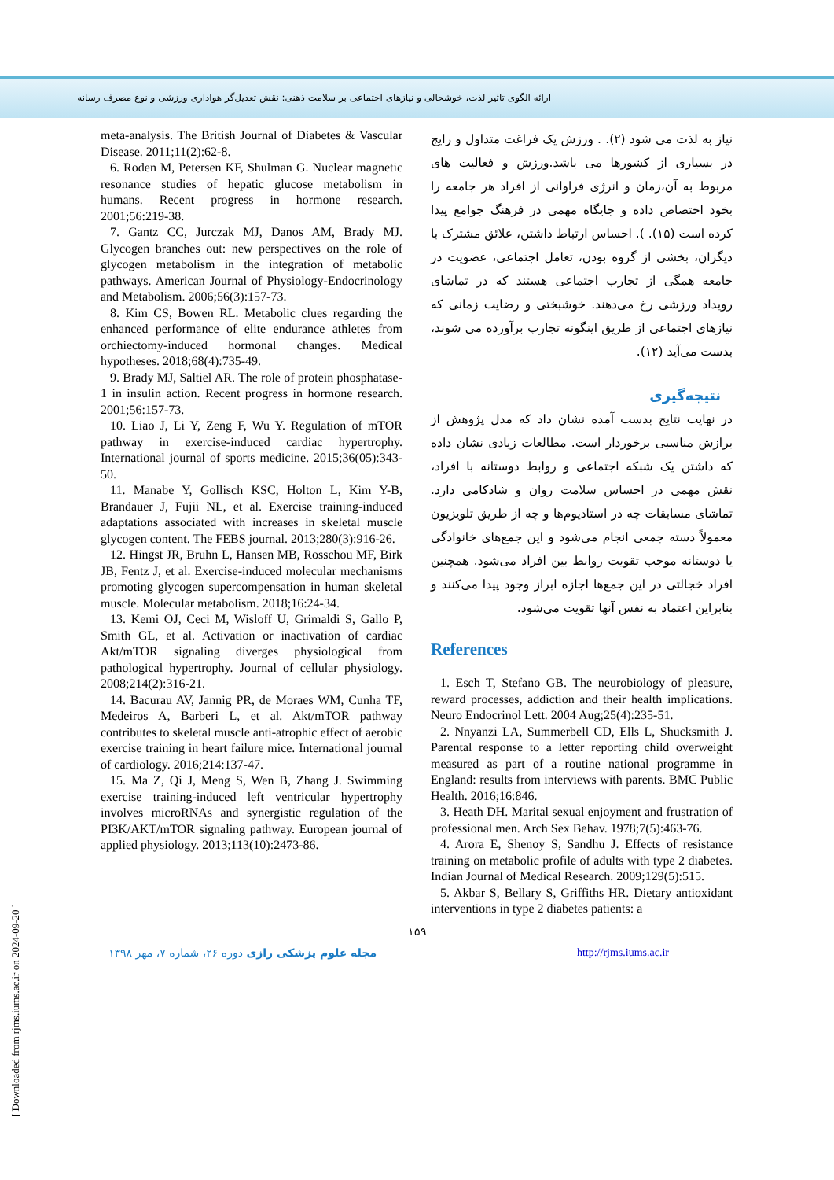ارائه الگوی تاثیر لذت، خوشحالی و نیازهای اجتماعی بر سلامت ذهنی: نقش تعدیل‌گر هواداری ورزشی و نوع مصرف رسانه
meta-analysis. The British Journal of Diabetes & Vascular Disease. 2011;11(2):62-8.
6. Roden M, Petersen KF, Shulman G. Nuclear magnetic resonance studies of hepatic glucose metabolism in humans. Recent progress in hormone research. 2001;56:219-38.
7. Gantz CC, Jurczak MJ, Danos AM, Brady MJ. Glycogen branches out: new perspectives on the role of glycogen metabolism in the integration of metabolic pathways. American Journal of Physiology-Endocrinology and Metabolism. 2006;56(3):157-73.
8. Kim CS, Bowen RL. Metabolic clues regarding the enhanced performance of elite endurance athletes from orchiectomy-induced hormonal changes. Medical hypotheses. 2018;68(4):735-49.
9. Brady MJ, Saltiel AR. The role of protein phosphatase-1 in insulin action. Recent progress in hormone research. 2001;56:157-73.
10. Liao J, Li Y, Zeng F, Wu Y. Regulation of mTOR pathway in exercise-induced cardiac hypertrophy. International journal of sports medicine. 2015;36(05):343-50.
11. Manabe Y, Gollisch KSC, Holton L, Kim Y-B, Brandauer J, Fujii NL, et al. Exercise training-induced adaptations associated with increases in skeletal muscle glycogen content. The FEBS journal. 2013;280(3):916-26.
12. Hingst JR, Bruhn L, Hansen MB, Rosschou MF, Birk JB, Fentz J, et al. Exercise-induced molecular mechanisms promoting glycogen supercompensation in human skeletal muscle. Molecular metabolism. 2018;16:24-34.
13. Kemi OJ, Ceci M, Wisloff U, Grimaldi S, Gallo P, Smith GL, et al. Activation or inactivation of cardiac Akt/mTOR signaling diverges physiological from pathological hypertrophy. Journal of cellular physiology. 2008;214(2):316-21.
14. Bacurau AV, Jannig PR, de Moraes WM, Cunha TF, Medeiros A, Barberi L, et al. Akt/mTOR pathway contributes to skeletal muscle anti-atrophic effect of aerobic exercise training in heart failure mice. International journal of cardiology. 2016;214:137-47.
15. Ma Z, Qi J, Meng S, Wen B, Zhang J. Swimming exercise training-induced left ventricular hypertrophy involves microRNAs and synergistic regulation of the PI3K/AKT/mTOR signaling pathway. European journal of applied physiology. 2013;113(10):2473-86.
نیاز به لذت می شود (۲). . ورزش یک فراغت متداول و رایج در بسیاری از کشورها می باشد.ورزش و فعالیت های مربوط به آن،زمان و انرژی فراوانی از افراد هر جامعه را بخود اختصاص داده و جایگاه مهمی در فرهنگ جوامع پیدا کرده است (۱۵). ). احساس ارتباط داشتن، علائق مشترک با دیگران، بخشی از گروه بودن، تعامل اجتماعی، عضویت در جامعه همگی از تجارب اجتماعی هستند که در تماشای رویداد ورزشی رخ می‌دهند. خوشبختی و رضایت زمانی که نیازهای اجتماعی از طریق اینگونه تجارب برآورده می شوند، بدست می‌آید (۱۲).
نتیجه‌گیری
در نهایت نتایج بدست آمده نشان داد که مدل پژوهش از برازش مناسبی برخوردار است. مطالعات زیادی نشان داده که داشتن یک شبکه اجتماعی و روابط دوستانه با افراد، نقش مهمی در احساس سلامت روان و شادکامی دارد. تماشای مسابقات چه در استادیوم‌ها و چه از طریق تلویزیون معمولاً دسته جمعی انجام می‌شود و این جمع‌های خانوادگی یا دوستانه موجب تقویت روابط بین افراد می‌شود. همچنین افراد خجالتی در این جمع‌ها اجازه ابراز وجود پیدا می‌کنند و بنابراین اعتماد به نفس آنها تقویت می‌شود.
References
1. Esch T, Stefano GB. The neurobiology of pleasure, reward processes, addiction and their health implications. Neuro Endocrinol Lett. 2004 Aug;25(4):235-51.
2. Nnyanzi LA, Summerbell CD, Ells L, Shucksmith J. Parental response to a letter reporting child overweight measured as part of a routine national programme in England: results from interviews with parents. BMC Public Health. 2016;16:846.
3. Heath DH. Marital sexual enjoyment and frustration of professional men. Arch Sex Behav. 1978;7(5):463-76.
4. Arora E, Shenoy S, Sandhu J. Effects of resistance training on metabolic profile of adults with type 2 diabetes. Indian Journal of Medical Research. 2009;129(5):515.
5. Akbar S, Bellary S, Griffiths HR. Dietary antioxidant interventions in type 2 diabetes patients: a
۱۵۹
مجله علوم پزشکی رازی دوره ۲۶، شماره ۷، مهر ۱۳۹۸ http://rjms.iums.ac.ir
[ Downloaded from rjms.iums.ac.ir on 2024-09-20 ]